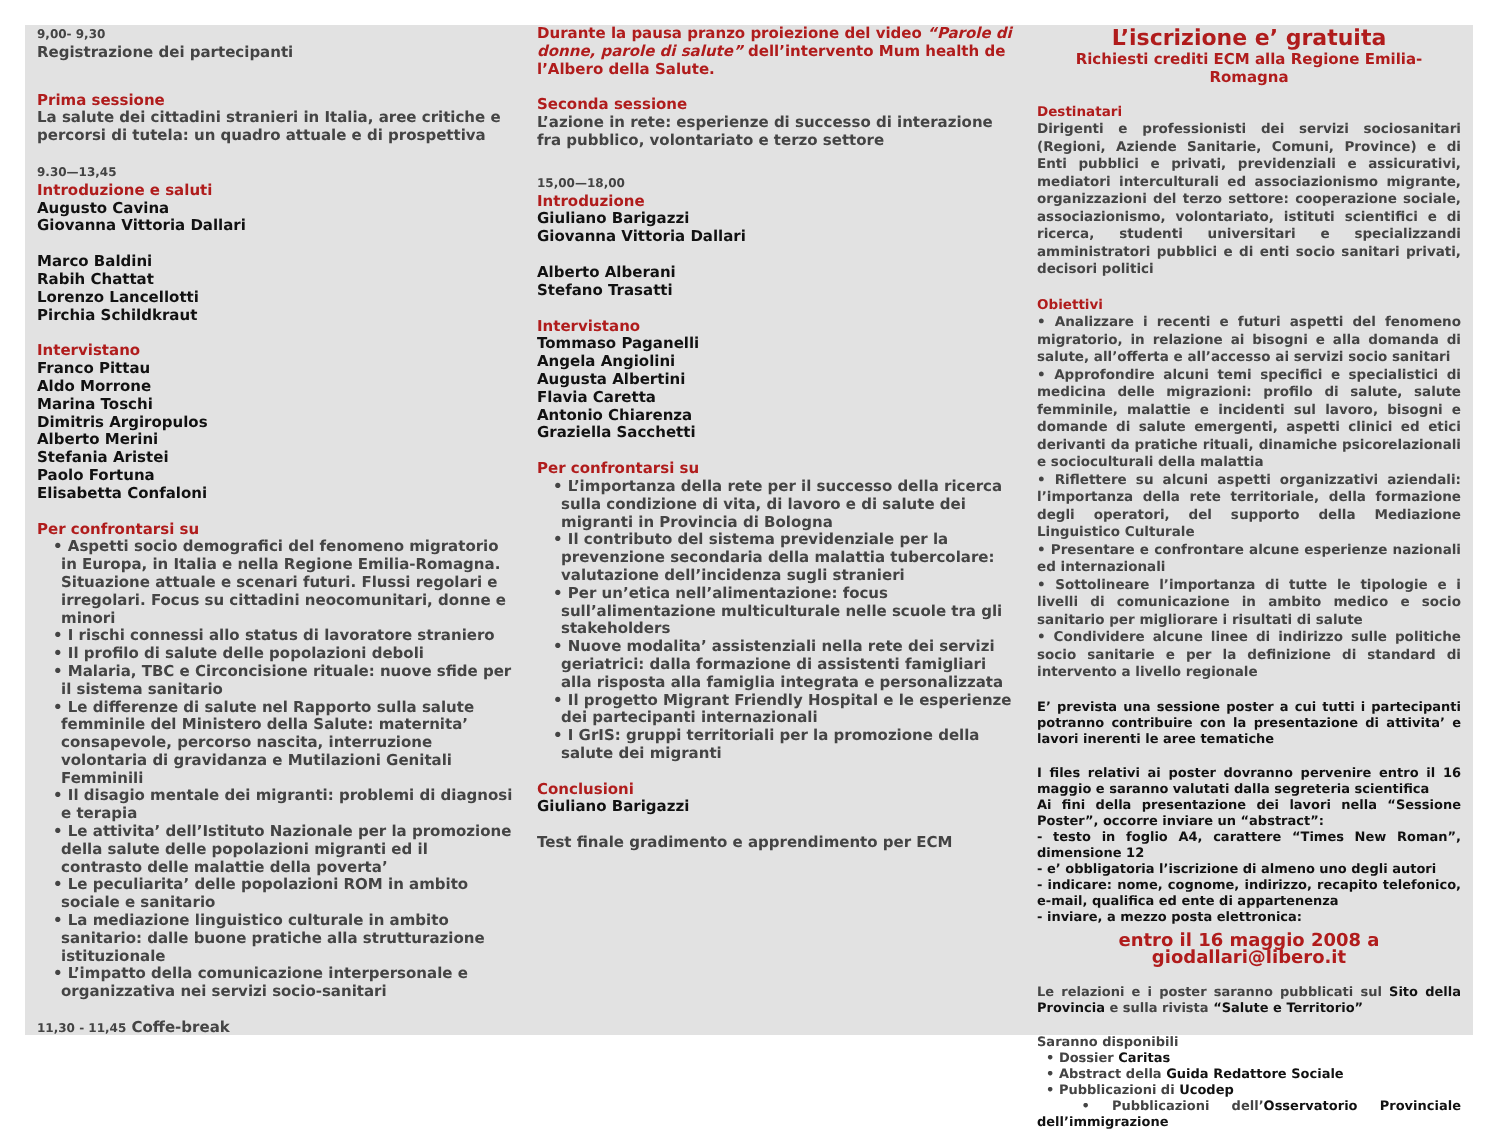9,00- 9,30
Registrazione dei partecipanti
Prima sessione
La salute dei cittadini stranieri in Italia, aree critiche e percorsi di tutela: un quadro attuale e di prospettiva
9.30—13,45
Introduzione e saluti
Augusto Cavina
Giovanna Vittoria Dallari
Marco Baldini
Rabih Chattat
Lorenzo Lancellotti
Pirchia Schildkraut
Intervistano
Franco Pittau
Aldo Morrone
Marina Toschi
Dimitris Argiropulos
Alberto Merini
Stefania Aristei
Paolo Fortuna
Elisabetta Confaloni
Per confrontarsi su
• Aspetti socio demografici del fenomeno migratorio in Europa, in Italia e nella Regione Emilia-Romagna. Situazione attuale e scenari futuri. Flussi regolari e irregolari. Focus su cittadini neocomunitari, donne e minori
• I rischi connessi allo status di lavoratore straniero
• Il profilo di salute delle popolazioni deboli
• Malaria, TBC e Circoncisione rituale: nuove sfide per il sistema sanitario
• Le differenze di salute nel Rapporto sulla salute femminile del Ministero della Salute: maternita’ consapevole, percorso nascita, interruzione volontaria di gravidanza e Mutilazioni Genitali Femminili
• Il disagio mentale dei migranti: problemi di diagnosi e terapia
• Le attivita’ dell’Istituto Nazionale per la promozione della salute delle popolazioni migranti ed il contrasto delle malattie della poverta’
• Le peculiarita’ delle popolazioni ROM in ambito sociale e sanitario
• La mediazione linguistico culturale in ambito sanitario: dalle buone pratiche alla strutturazione istituzionale
• L’impatto della comunicazione interpersonale e organizzativa nei servizi socio-sanitari
11,30 - 11,45 Coffe-break
Durante la pausa pranzo proiezione del video “Parole di donne, parole di salute” dell’intervento Mum health de l’Albero della Salute.
Seconda sessione
L’azione in rete: esperienze di successo di interazione fra pubblico, volontariato e terzo settore
15,00—18,00
Introduzione
Giuliano Barigazzi
Giovanna Vittoria Dallari
Alberto Alberani
Stefano Trasatti
Intervistano
Tommaso Paganelli
Angela Angiolini
Augusta Albertini
Flavia Caretta
Antonio Chiarenza
Graziella Sacchetti
Per confrontarsi su
• L’importanza della rete per il successo della ricerca sulla condizione di vita, di lavoro e di salute dei migranti in Provincia di Bologna
• Il contributo del sistema previdenziale per la prevenzione secondaria della malattia tubercolare: valutazione dell’incidenza sugli stranieri
• Per un’etica nell’alimentazione: focus sull’alimentazione multiculturale nelle scuole tra gli stakeholders
• Nuove modalita’ assistenziali nella rete dei servizi geriatrici: dalla formazione di assistenti famigliari alla risposta alla famiglia integrata e personalizzata
• Il progetto Migrant Friendly Hospital e le esperienze dei partecipanti internazionali
• I GrIS: gruppi territoriali per la promozione della salute dei migranti
Conclusioni
Giuliano Barigazzi
Test finale gradimento e apprendimento per ECM
L’iscrizione e’ gratuita
Richiesti crediti ECM alla Regione Emilia-Romagna
Destinatari
Dirigenti e professionisti dei servizi sociosanitari (Regioni, Aziende Sanitarie, Comuni, Province) e di Enti pubblici e privati, previdenziali e assicurativi, mediatori interculturali ed associazionismo migrante, organizzazioni del terzo settore: cooperazione sociale, associazionismo, volontariato, istituti scientifici e di ricerca, studenti universitari e specializzandi amministratori pubblici e di enti socio sanitari privati, decisori politici
Obiettivi
• Analizzare i recenti e futuri aspetti del fenomeno migratorio, in relazione ai bisogni e alla domanda di salute, all’offerta e all’accesso ai servizi socio sanitari
• Approfondire alcuni temi specifici e specialistici di medicina delle migrazioni: profilo di salute, salute femminile, malattie e incidenti sul lavoro, bisogni e domande di salute emergenti, aspetti clinici ed etici derivanti da pratiche rituali, dinamiche psicorelazionali e socioculturali della malattia
• Riflettere su alcuni aspetti organizzativi aziendali: l’importanza della rete territoriale, della formazione degli operatori, del supporto della Mediazione Linguistico Culturale
• Presentare e confrontare alcune esperienze nazionali ed internazionali
• Sottolineare l’importanza di tutte le tipologie e i livelli di comunicazione in ambito medico e socio sanitario per migliorare i risultati di salute
• Condividere alcune linee di indirizzo sulle politiche socio sanitarie e per la definizione di standard di intervento a livello regionale
E’ prevista una sessione poster a cui tutti i partecipanti potranno contribuire con la presentazione di attivita’ e lavori inerenti le aree tematiche
I files relativi ai poster dovranno pervenire entro il 16 maggio e saranno valutati dalla segreteria scientifica
Ai fini della presentazione dei lavori nella “Sessione Poster”, occorre inviare un “abstract”:
- testo in foglio A4, carattere “Times New Roman”, dimensione 12
- e’ obbligatoria l’iscrizione di almeno uno degli autori
- indicare: nome, cognome, indirizzo, recapito telefonico, e-mail, qualifica ed ente di appartenenza
- inviare, a mezzo posta elettronica:
entro il 16 maggio 2008 a giodallari@libero.it
Le relazioni e i poster saranno pubblicati sul Sito della Provincia e sulla rivista “Salute e Territorio”
Saranno disponibili
• Dossier Caritas
• Abstract della Guida Redattore Sociale
• Pubblicazioni di Ucodep
• Pubblicazioni dell’Osservatorio Provinciale dell’immigrazione